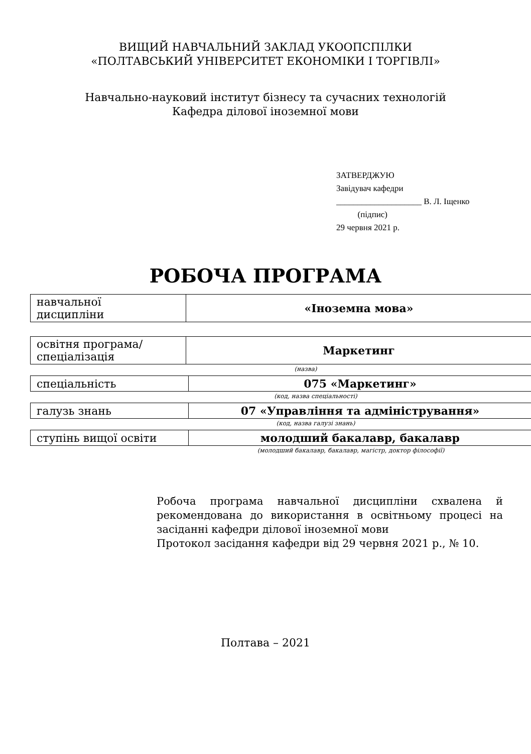ВИЩИЙ НАВЧАЛЬНИЙ ЗАКЛАД УКООПСПІЛКИ
«ПОЛТАВСЬКИЙ УНІВЕРСИТЕТ ЕКОНОМІКИ І ТОРГІВЛІ»
Навчально-науковий інститут бізнесу та сучасних технологій
Кафедра ділової іноземної мови
ЗАТВЕРДЖУЮ
Завідувач кафедри
____________________ В. Л. Іщенко
(підпис)
29 червня 2021 р.
РОБОЧА ПРОГРАМА
| навчальної дисципліни | «Іноземна мова» |
| освітня програма/ спеціалізація | Маркетинг |
(назва)
| спеціальність | 075 «Маркетинг» |
(код, назва спеціальності)
| галузь знань | 07 «Управління та адміністрування» |
(код, назва галузі знань)
| ступінь вищої освіти | молодший бакалавр, бакалавр |
(молодший бакалавр, бакалавр, магістр, доктор філософії)
Робоча програма навчальної дисципліни схвалена й рекомендована до використання в освітньому процесі на засіданні кафедри ділової іноземної мови
Протокол засідання кафедри від 29 червня 2021 р., № 10.
Полтава – 2021